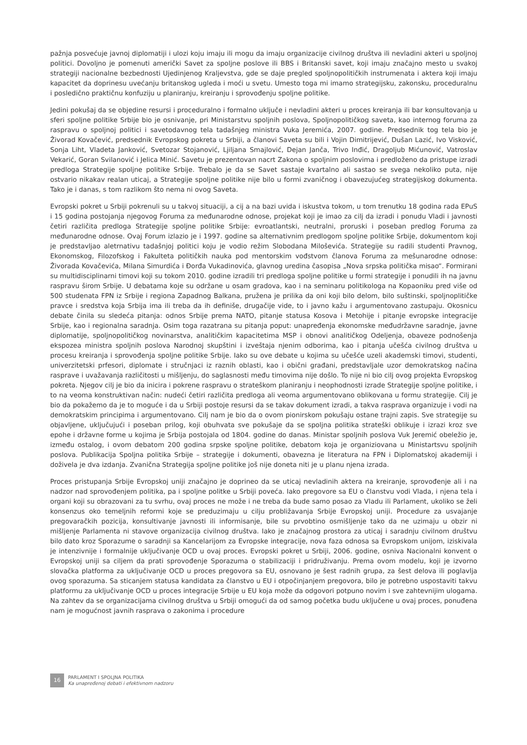pažnja posvećuje javnoj diplomatiji i ulozi koju imaju ili mogu da imaju organizacije civilnog društva ili nevladini akteri u spoljnoj politici. Dovoljno je pomenuti američki Savet za spoljne poslove ili BBS i Britanski savet, koji imaju značajno mesto u svakoj strategiji nacionalne bezbednosti Ujedinjenog Kraljevstva, gde se daje pregled spoljnopolitičkih instrumenata i aktera koji imaju kapacitet da doprinesu uvećanju britanskog ugleda i moći u svetu. Umesto toga mi imamo strategijsku, zakonsku, proceduralnu i posledično praktičnu konfuziju u planiranju, kreiranju i sprovođenju spoljne politike.
Jedini pokušaj da se objedine resursi i proceduralno i formalno uključe i nevladini akteri u proces kreiranja ili bar konsultovanja u sferi spoljne politike Srbije bio je osnivanje, pri Ministarstvu spoljnih poslova, Spoljnopolitičkog saveta, kao internog foruma za raspravu o spoljnoj politici i savetodavnog tela tadašnjeg ministra Vuka Jeremića, 2007. godine. Predsednik tog tela bio je Živorad Kovačević, predsednik Evropskog pokreta u Srbiji, a članovi Saveta su bili i Vojin Dimitrijević, Dušan Lazić, Ivo Visković, Sonja Liht, Vladeta Janković, Svetozar Stojanović, Ljiljana Smajlović, Dejan Janča, Trivo Inđić, Dragoljub Mićunović, Vatroslav Vekarić, Goran Svilanović i Jelica Minić. Savetu je prezentovan nacrt Zakona o spoljnim poslovima i predloženo da pristupe izradi predloga Strategije spoljne politike Srbije. Trebalo je da se Savet sastaje kvartalno ali sastao se svega nekoliko puta, nije ostvario nikakav realan uticaj, a Strategije spoljne politike nije bilo u formi zvaničnog i obavezujućeg strategijskog dokumenta. Tako je i danas, s tom razlikom što nema ni ovog Saveta.
Evropski pokret u Srbiji pokrenuli su u takvoj situaciji, a cij a na bazi uvida i iskustva tokom, u tom trenutku 18 godina rada EPuS i 15 godina postojanja njegovog Foruma za međunarodne odnose, projekat koji je imao za cilj da izradi i ponudu Vladi i javnosti četiri različita predloga Strategije spoljne politike Srbije: evroatlantski, neutralni, proruski i poseban predlog Foruma za međunarodne odnose. Ovaj Forum izlazio je i 1997. godine sa alternativnim predlogom spoljne politike Srbije, dokumentom koji je predstavljao aletrnativu tadašnjoj politici koju je vodio režim Slobodana Miloševića. Strategije su radili studenti Pravnog, Ekonomskog, Filozofskog i Fakulteta političkih nauka pod mentorskim vođstvom članova Foruma za mešunarodne odnose: Živorada Kovačevića, Milana Simurdića i Đorđa Vukadinovića, glavnog uredina časopisa „Nova srpska politička misao“. Formirani su multidisciplinarni timovi koji su tokom 2010. godine izradili tri predloga spoljne politike u formi strategije i ponudili ih na javnu raspravu širom Srbije. U debatama koje su održane u osam gradova, kao i na seminaru politikologa na Kopaoniku pred više od 500 studenata FPN iz Srbije i regiona Zapadnog Balkana, pružena je prilika da oni koji bilo delom, bilo suštinski, spoljnoplitičke pravce i sredstva koja Srbija ima ili treba da ih definiše, drugačije vide, to i javno kažu i argumentovano zastupaju. Okosnicu debate činila su sledeća pitanja: odnos Srbije prema NATO, pitanje statusa Kosova i Metohije i pitanje evropske integracije Srbije, kao i regionalna saradnja. Osim toga razatrana su pitanja poput: unapređenja ekonomske međudržavne saradnje, javne diplomatije, spoljnopolitičkog novinarstva, analitičkim kapacitetima MSP i obnovi analitičkog Odeljenja, obaveze podnošenja ekspozea ministra spoljnih poslova Narodnoj skupštini i izveštaja njenim odborima, kao i pitanja učešća civilnog društva u procesu kreiranja i sprovođenja spoljne politike Srbije. Iako su ove debate u kojima su učešće uzeli akademski timovi, studenti, univerzitetski prfesori, diplomate i stručnjaci iz raznih oblasti, kao i obični građani, predstavljale uzor demokratskog načina rasprave i uvažavanja različitosti u mišljenju, do saglasnosti među timovima nije došlo. To nije ni bio cilj ovog projekta Evropskog pokreta. Njegov cilj je bio da inicira i pokrene raspravu o strateškom planiranju i neophodnosti izrade Strategije spoljne politike, i to na veoma konstruktivan način: nudeći četiri različita predloga ali veoma argumentovano oblikovana u formu strategije. Cilj je bio da pokažemo da je to moguće i da u Srbiji postoje resursi da se takav dokument izradi, a takva rasprava organizuje i vodi na demokratskim principima i argumentovano. Cilj nam je bio da o ovom pionirskom pokušaju ostane trajni zapis. Sve strategije su objavljene, uključujući i poseban prilog, koji obuhvata sve pokušaje da se spoljna politika strateški oblikuje i izrazi kroz sve epohe i državne forme u kojima je Srbija postojala od 1804. godine do danas. Ministar spoljnih poslova Vuk Jeremić obeležio je, između ostalog, i ovom debatom 200 godina srpske spoljne politike, debatom koja je organiziovana u Ministartsvu spoljnih poslova. Publikacija Spoljna politika Srbije – strategije i dokumenti, obavezna je literatura na FPN i Diplomatskoj akademiji i doživela je dva izdanja. Zvanična Strategija spoljne politike još nije doneta niti je u planu njena izrada.
Proces pristupanja Srbije Evropskoj uniji značajno je doprineo da se uticaj nevladinih aktera na kreiranje, sprovođenje ali i na nadzor nad sprovođenjem politika, pa i spoljne politke u Srbiji poveća. Iako pregovore sa EU o članstvu vodi Vlada, i njena tela i organi koji su obrazovani za tu svrhu, ovaj proces ne može i ne treba da bude samo posao za Vladu ili Parlament, ukoliko se želi konsenzus oko temeljnih reformi koje se preduzimaju u cilju probližavanja Srbije Evropskoj uniji. Procedure za usvajanje pregovaračkih pozicija, konsultivanje javnosti ili informisanje, bile su prvobtino osmišljenje tako da ne uzimaju u obzir ni mišljenje Parlamenta ni stavove organizacija civilnog društva. Iako je značajnog prostora za uticaj i saradnju civilnom društvu bilo dato kroz Sporazume o saradnji sa Kancelarijom za Evropske integracije, nova faza odnosa sa Evropskom unijom, iziskivala je intenzivnije i formalnije uključivanje OCD u ovaj proces. Evropski pokret u Srbiji, 2006. godine, osniva Nacionalni konvent o Evropskoj uniji sa ciljem da prati sprovođenje Sporazuma o stabilizaciji i pridruživanju. Prema ovom modelu, koji je izvorno slovačka platforma za uključivanje OCD u proces pregovora sa EU, osnovano je šest radnih grupa, za šest delova ili poglavlja ovog sporazuma. Sa sticanjem statusa kandidata za članstvo u EU i otpočinjanjem pregovora, bilo je potrebno uspostaviti takvu platformu za uključivanje OCD u proces integracije Srbije u EU koja može da odgovori potpuno novim i sve zahtevnijim ulogama. Na zahtev da se organizacijama civilnog društva u Srbiji omogući da od samog početka budu uključene u ovaj proces, ponuđena nam je mogućnost javnih rasprava o zakonima i procedure
16
PARLAMENT I SPOLJNA POLITIKA
Ka unapređenoj debati i efektivnom nadzoru